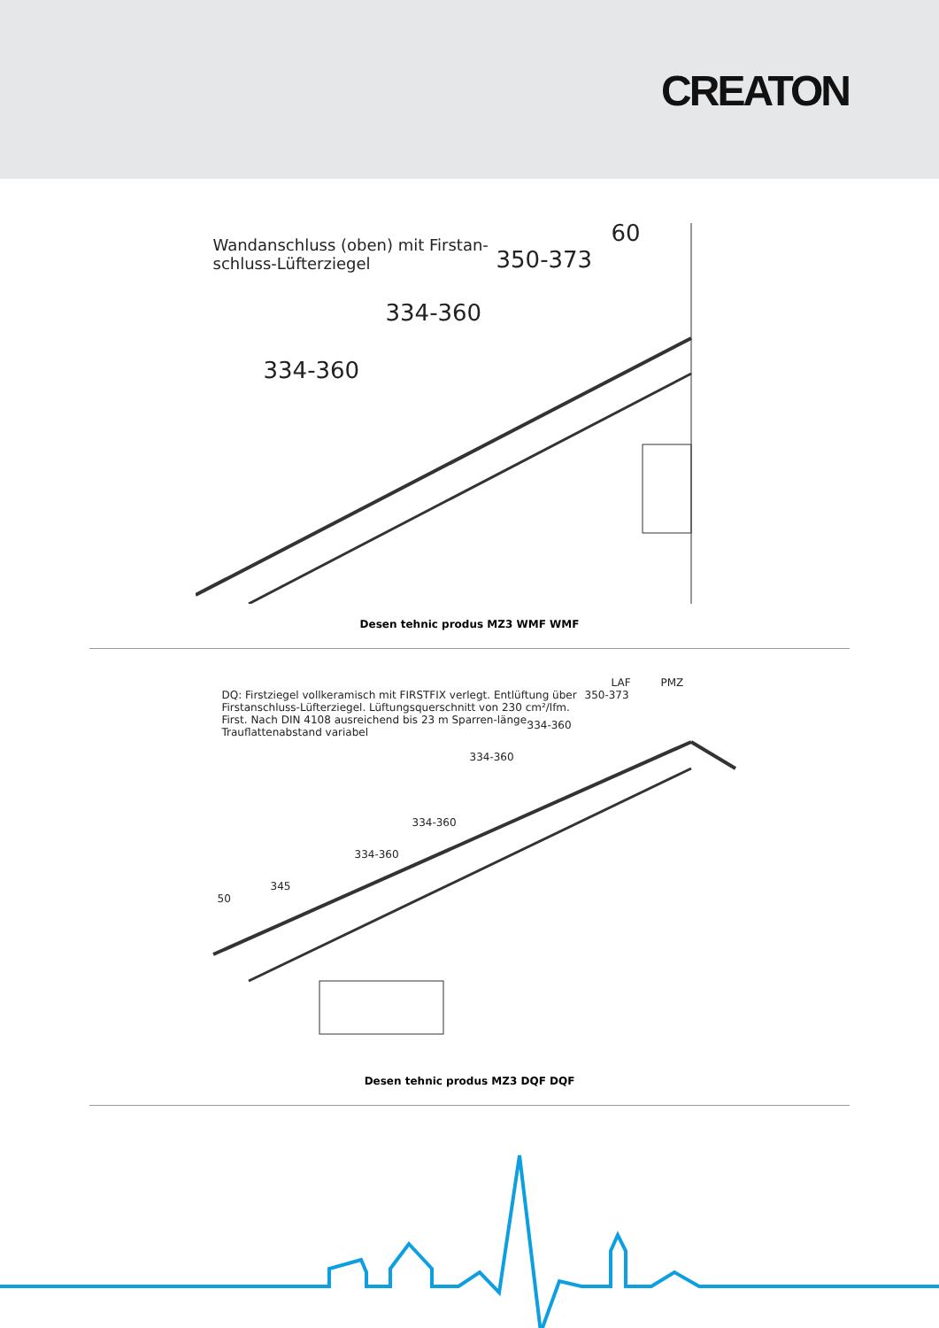CREATON
Wandanschluss (oben) mit Firstan-
schluss-Lüfterziegel
60
350-373
334-360
334-360
Desen tehnic produs MZ3 WMF WMF
DQ: Firstziegel vollkeramisch mit FIRSTFIX verlegt. Entlüftung über Firstanschluss-Lüfterziegel. Lüftungsquerschnitt von 230 cm²/lfm. First. Nach DIN 4108 ausreichend bis 23 m Sparren-länge. Trauflattenabstand variabel
LAF PMZ
350-373
334-360
334-360
334-360
334-360
345
50
Desen tehnic produs MZ3 DQF DQF